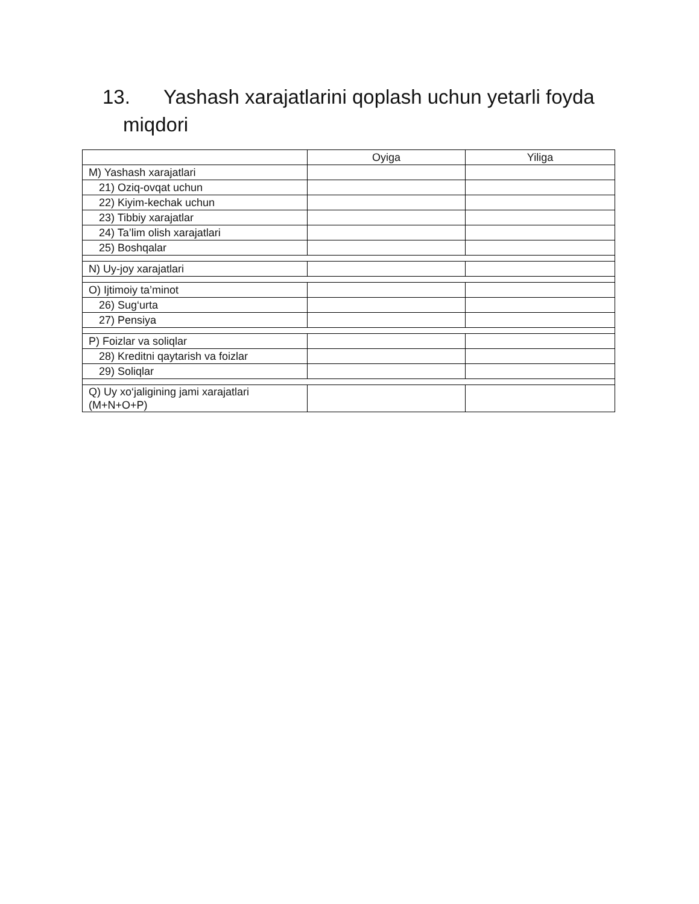13. Yashash xarajatlarini qoplash uchun yetarli foyda
miqdori
| | Oyiga | Yiliga |
| --- | --- | --- |
| M) Yashash xarajatlari | | |
| 21) Oziq-ovqat uchun | | |
| 22) Kiyim-kechak uchun | | |
| 23) Tibbiy xarajatlar | | |
| 24) Ta’lim olish xarajatlari | | |
| 25) Boshqalar | | |
| N) Uy-joy xarajatlari | | |
| O) Ijtimoiy ta’minot | | |
| 26) Sug‘urta | | |
| 27) Pensiya | | |
| P) Foizlar va soliqlar | | |
| 28) Kreditni qaytarish va foizlar | | |
| 29) Soliqlar | | |
| Q) Uy xo‘jaligining jami xarajatlari (M+N+O+P) | | |